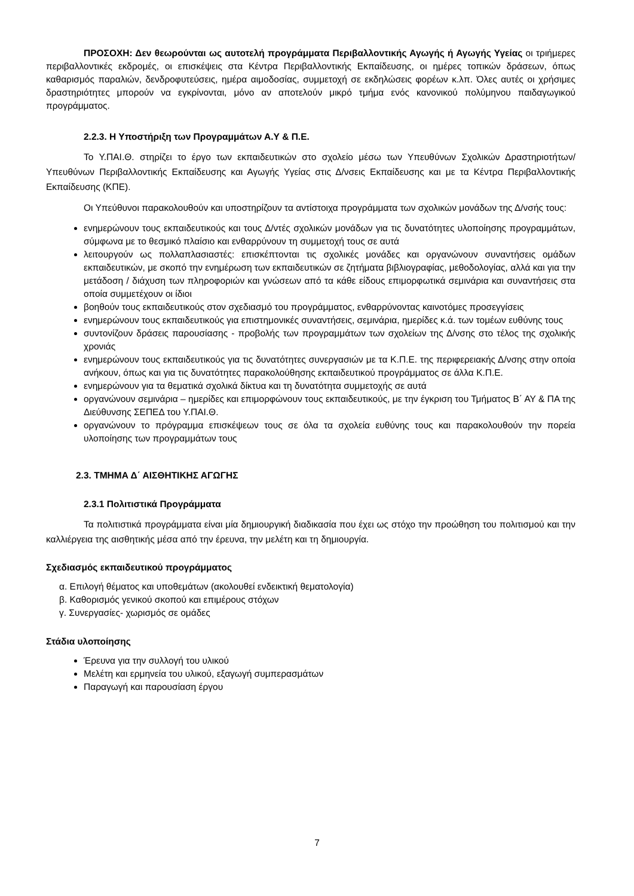ΠΡΟΣΟΧΗ: Δεν θεωρούνται ως αυτοτελή προγράμματα Περιβαλλοντικής Αγωγής ή Αγωγής Υγείας οι τριήμερες περιβαλλοντικές εκδρομές, οι επισκέψεις στα Κέντρα Περιβαλλοντικής Εκπαίδευσης, οι ημέρες τοπικών δράσεων, όπως καθαρισμός παραλιών, δενδροφυτεύσεις, ημέρα αιμοδοσίας, συμμετοχή σε εκδηλώσεις φορέων κ.λπ. Όλες αυτές οι χρήσιμες δραστηριότητες μπορούν να εγκρίνονται, μόνο αν αποτελούν μικρό τμήμα ενός κανονικού πολύμηνου παιδαγωγικού προγράμματος.
2.2.3. Η Υποστήριξη των Προγραμμάτων Α.Υ & Π.Ε.
Το Υ.ΠΑΙ.Θ. στηρίζει το έργο των εκπαιδευτικών στο σχολείο μέσω των Υπευθύνων Σχολικών Δραστηριοτήτων/Υπευθύνων Περιβαλλοντικής Εκπαίδευσης και Αγωγής Υγείας στις Δ/νσεις Εκπαίδευσης και με τα Κέντρα Περιβαλλοντικής Εκπαίδευσης (ΚΠΕ).
Οι Υπεύθυνοι παρακολουθούν και υποστηρίζουν τα αντίστοιχα προγράμματα των σχολικών μονάδων της Δ/νσής τους:
ενημερώνουν τους εκπαιδευτικούς και τους Δ/ντές σχολικών μονάδων για τις δυνατότητες υλοποίησης προγραμμάτων, σύμφωνα με το θεσμικό πλαίσιο και ενθαρρύνουν τη συμμετοχή τους σε αυτά
λειτουργούν ως πολλαπλασιαστές: επισκέπτονται τις σχολικές μονάδες και οργανώνουν συναντήσεις ομάδων εκπαιδευτικών, με σκοπό την ενημέρωση των εκπαιδευτικών σε ζητήματα βιβλιογραφίας, μεθοδολογίας, αλλά και για την μετάδοση / διάχυση των πληροφοριών και γνώσεων από τα κάθε είδους επιμορφωτικά σεμινάρια και συναντήσεις στα οποία συμμετέχουν οι ίδιοι
βοηθούν τους εκπαιδευτικούς στον σχεδιασμό του προγράμματος, ενθαρρύνοντας καινοτόμες προσεγγίσεις
ενημερώνουν τους εκπαιδευτικούς για επιστημονικές συναντήσεις, σεμινάρια, ημερίδες κ.ά. των τομέων ευθύνης τους
συντονίζουν δράσεις παρουσίασης - προβολής των προγραμμάτων των σχολείων της Δ/νσης στο τέλος της σχολικής χρονιάς
ενημερώνουν τους εκπαιδευτικούς για τις δυνατότητες συνεργασιών με τα Κ.Π.Ε. της περιφερειακής Δ/νσης στην οποία ανήκουν, όπως και για τις δυνατότητες παρακολούθησης εκπαιδευτικού προγράμματος σε άλλα Κ.Π.Ε.
ενημερώνουν για τα θεματικά σχολικά δίκτυα και τη δυνατότητα συμμετοχής σε αυτά
οργανώνουν σεμινάρια – ημερίδες και επιμορφώνουν τους εκπαιδευτικούς, με την έγκριση του Τμήματος Β΄ ΑΥ & ΠΑ της Διεύθυνσης ΣΕΠΕΔ του Υ.ΠΑΙ.Θ.
οργανώνουν το πρόγραμμα επισκέψεων τους σε όλα τα σχολεία ευθύνης τους και παρακολουθούν την πορεία υλοποίησης των προγραμμάτων τους
2.3. ΤΜΗΜΑ Δ΄ ΑΙΣΘΗΤΙΚΗΣ ΑΓΩΓΗΣ
2.3.1 Πολιτιστικά Προγράμματα
Τα πολιτιστικά προγράμματα είναι μία δημιουργική διαδικασία που έχει ως στόχο την προώθηση του πολιτισμού και την καλλιέργεια της αισθητικής μέσα από την έρευνα, την μελέτη και τη δημιουργία.
Σχεδιασμός εκπαιδευτικού προγράμματος
α. Επιλογή θέματος και υποθεμάτων (ακολουθεί ενδεικτική θεματολογία)
β. Καθορισμός γενικού σκοπού και επιμέρους στόχων
γ. Συνεργασίες- χωρισμός σε ομάδες
Στάδια υλοποίησης
Έρευνα για την συλλογή του υλικού
Μελέτη και ερμηνεία του υλικού, εξαγωγή συμπερασμάτων
Παραγωγή και παρουσίαση έργου
7